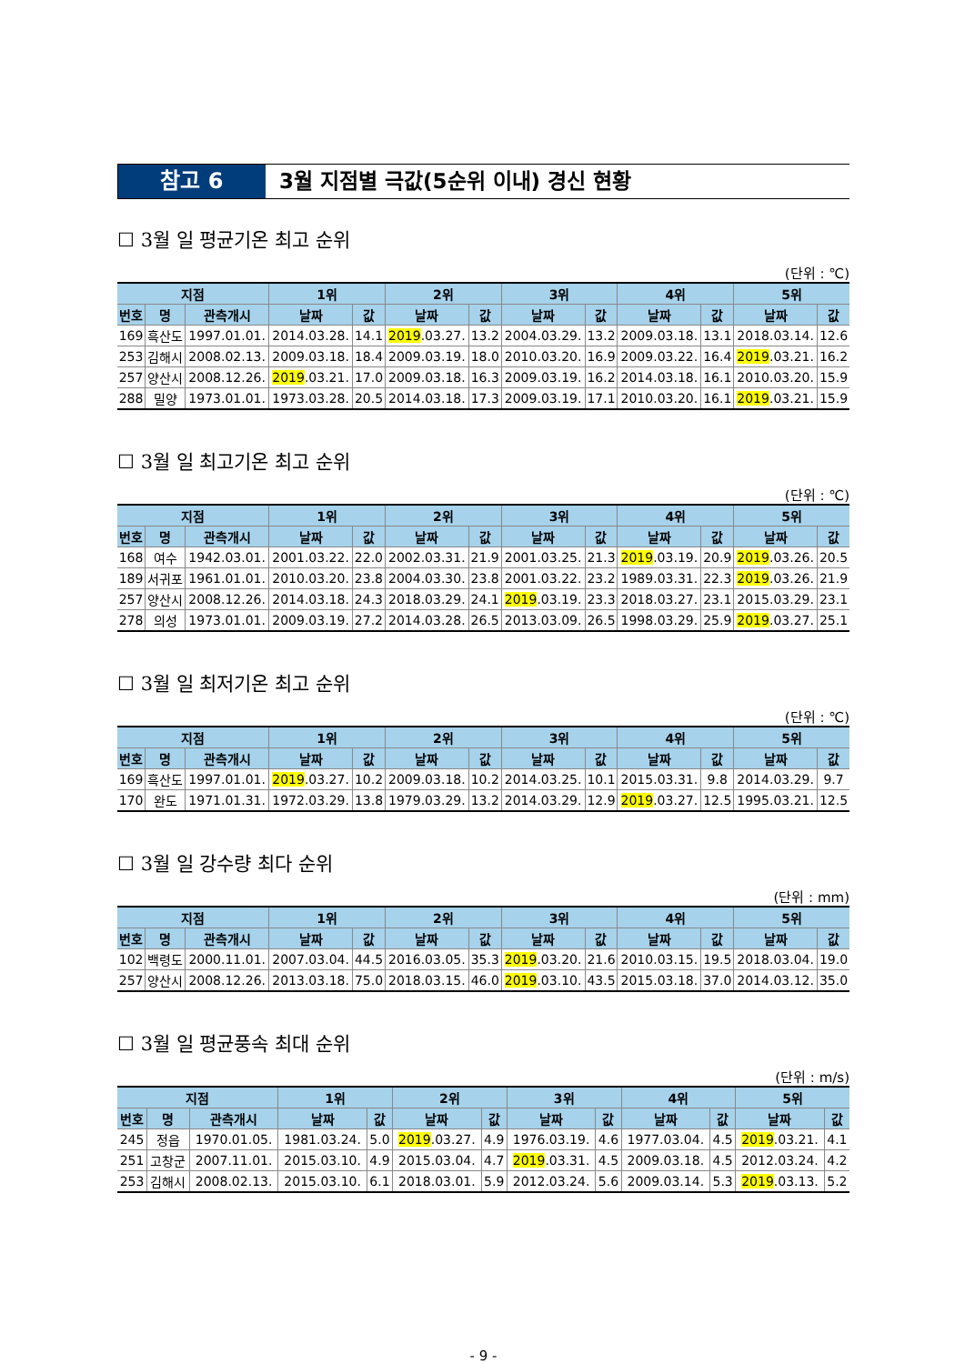참고 6 3월 지점별 극값(5순위 이내) 경신 현황
☐ 3월 일 평균기온 최고 순위
(단위 : ℃)
| 지점 | | | 1위 | | 2위 | | 3위 | | 4위 | | 5위 | |
| --- | --- | --- | --- | --- | --- | --- | --- | --- | --- | --- | --- | --- |
| 번호 | 명 | 관측개시 | 날짜 | 값 | 날짜 | 값 | 날짜 | 값 | 날짜 | 값 | 날짜 | 값 |
| 169 | 흑산도 | 1997.01.01. | 2014.03.28. | 14.1 | 2019 .03.27. | 13.2 | 2004.03.29. | 13.2 | 2009.03.18. | 13.1 | 2018.03.14. | 12.6 |
| 253 | 김해시 | 2008.02.13. | 2009.03.18. | 18.4 | 2009.03.19. | 18.0 | 2010.03.20. | 16.9 | 2009.03.22. | 16.4 | 2019 .03.21. | 16.2 |
| 257 | 양산시 | 2008.12.26. | 2019 .03.21. | 17.0 | 2009.03.18. | 16.3 | 2009.03.19. | 16.2 | 2014.03.18. | 16.1 | 2010.03.20. | 15.9 |
| 288 | 밀양 | 1973.01.01. | 1973.03.28. | 20.5 | 2014.03.18. | 17.3 | 2009.03.19. | 17.1 | 2010.03.20. | 16.1 | 2019 .03.21. | 15.9 |
☐ 3월 일 최고기온 최고 순위
(단위 : ℃)
| 지점 | | | 1위 | | 2위 | | 3위 | | 4위 | | 5위 | |
| --- | --- | --- | --- | --- | --- | --- | --- | --- | --- | --- | --- | --- |
| 번호 | 명 | 관측개시 | 날짜 | 값 | 날짜 | 값 | 날짜 | 값 | 날짜 | 값 | 날짜 | 값 |
| 168 | 여수 | 1942.03.01. | 2001.03.22. | 22.0 | 2002.03.31. | 21.9 | 2001.03.25. | 21.3 | 2019 .03.19. | 20.9 | 2019 .03.26. | 20.5 |
| 189 | 서귀포 | 1961.01.01. | 2010.03.20. | 23.8 | 2004.03.30. | 23.8 | 2001.03.22. | 23.2 | 1989.03.31. | 22.3 | 2019 .03.26. | 21.9 |
| 257 | 양산시 | 2008.12.26. | 2014.03.18. | 24.3 | 2018.03.29. | 24.1 | 2019 .03.19. | 23.3 | 2018.03.27. | 23.1 | 2015.03.29. | 23.1 |
| 278 | 의성 | 1973.01.01. | 2009.03.19. | 27.2 | 2014.03.28. | 26.5 | 2013.03.09. | 26.5 | 1998.03.29. | 25.9 | 2019 .03.27. | 25.1 |
☐ 3월 일 최저기온 최고 순위
(단위 : ℃)
| 지점 | | | 1위 | | 2위 | | 3위 | | 4위 | | 5위 | |
| --- | --- | --- | --- | --- | --- | --- | --- | --- | --- | --- | --- | --- |
| 번호 | 명 | 관측개시 | 날짜 | 값 | 날짜 | 값 | 날짜 | 값 | 날짜 | 값 | 날짜 | 값 |
| 169 | 흑산도 | 1997.01.01. | 2019 .03.27. | 10.2 | 2009.03.18. | 10.2 | 2014.03.25. | 10.1 | 2015.03.31. | 9.8 | 2014.03.29. | 9.7 |
| 170 | 완도 | 1971.01.31. | 1972.03.29. | 13.8 | 1979.03.29. | 13.2 | 2014.03.29. | 12.9 | 2019 .03.27. | 12.5 | 1995.03.21. | 12.5 |
☐ 3월 일 강수량 최다 순위
(단위 : mm)
| 지점 | | | 1위 | | 2위 | | 3위 | | 4위 | | 5위 | |
| --- | --- | --- | --- | --- | --- | --- | --- | --- | --- | --- | --- | --- |
| 번호 | 명 | 관측개시 | 날짜 | 값 | 날짜 | 값 | 날짜 | 값 | 날짜 | 값 | 날짜 | 값 |
| 102 | 백령도 | 2000.11.01. | 2007.03.04. | 44.5 | 2016.03.05. | 35.3 | 2019 .03.20. | 21.6 | 2010.03.15. | 19.5 | 2018.03.04. | 19.0 |
| 257 | 양산시 | 2008.12.26. | 2013.03.18. | 75.0 | 2018.03.15. | 46.0 | 2019 .03.10. | 43.5 | 2015.03.18. | 37.0 | 2014.03.12. | 35.0 |
☐ 3월 일 평균풍속 최대 순위
(단위 : m/s)
| 지점 | | | 1위 | | 2위 | | 3위 | | 4위 | | 5위 | |
| --- | --- | --- | --- | --- | --- | --- | --- | --- | --- | --- | --- | --- |
| 번호 | 명 | 관측개시 | 날짜 | 값 | 날짜 | 값 | 날짜 | 값 | 날짜 | 값 | 날짜 | 값 |
| 245 | 정읍 | 1970.01.05. | 1981.03.24. | 5.0 | 2019 .03.27. | 4.9 | 1976.03.19. | 4.6 | 1977.03.04. | 4.5 | 2019 .03.21. | 4.1 |
| 251 | 고창군 | 2007.11.01. | 2015.03.10. | 4.9 | 2015.03.04. | 4.7 | 2019 .03.31. | 4.5 | 2009.03.18. | 4.5 | 2012.03.24. | 4.2 |
| 253 | 김해시 | 2008.02.13. | 2015.03.10. | 6.1 | 2018.03.01. | 5.9 | 2012.03.24. | 5.6 | 2009.03.14. | 5.3 | 2019 .03.13. | 5.2 |
- 9 -